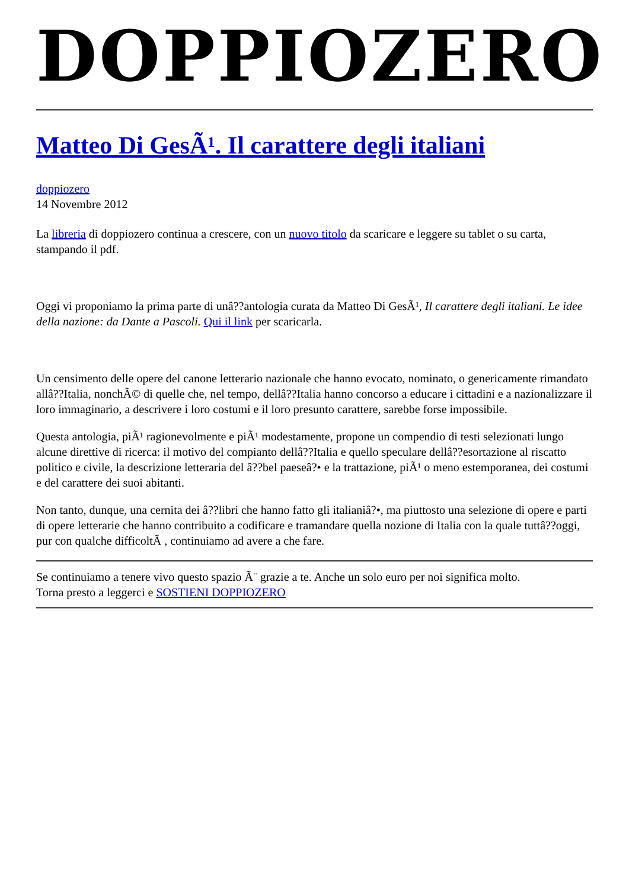DOPPIOZERO
Matteo Di GesÃ¹. Il carattere degli italiani
doppiozero
14 Novembre 2012
La libreria di doppiozero continua a crescere, con un nuovo titolo da scaricare e leggere su tablet o su carta, stampando il pdf.
Oggi vi proponiamo la prima parte di unâ??antologia curata da Matteo Di GesÃ¹, Il carattere degli italiani. Le idee della nazione: da Dante a Pascoli. Qui il link per scaricarla.
Un censimento delle opere del canone letterario nazionale che hanno evocato, nominato, o genericamente rimandato allâ??Italia, nonchÃ© di quelle che, nel tempo, dellâ??Italia hanno concorso a educare i cittadini e a nazionalizzare il loro immaginario, a descrivere i loro costumi e il loro presunto carattere, sarebbe forse impossibile.
Questa antologia, piÃ¹ ragionevolmente e piÃ¹ modestamente, propone un compendio di testi selezionati lungo alcune direttive di ricerca: il motivo del compianto dellâ??Italia e quello speculare dellâ??esortazione al riscatto politico e civile, la descrizione letteraria del â??bel paeseâ?• e la trattazione, piÃ¹ o meno estemporanea, dei costumi e del carattere dei suoi abitanti.
Non tanto, dunque, una cernita dei â??libri che hanno fatto gli italianiâ?•, ma piuttosto una selezione di opere e parti di opere letterarie che hanno contribuito a codificare e tramandare quella nozione di Italia con la quale tuttâ??oggi, pur con qualche difficoltÃ , continuiamo ad avere a che fare.
Se continuiamo a tenere vivo questo spazio Ã¨ grazie a te. Anche un solo euro per noi significa molto.
Torna presto a leggerci e SOSTIENI DOPPIOZERO